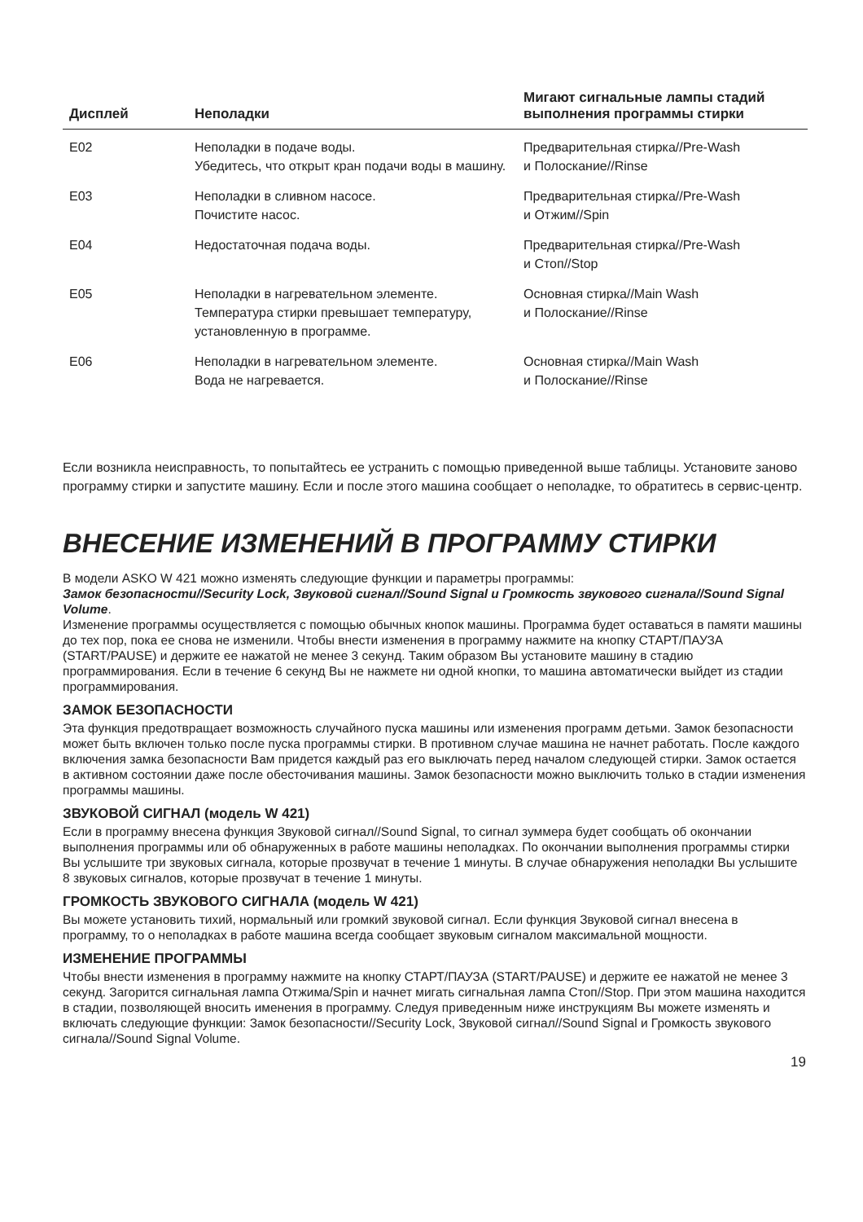| Дисплей | Неполадки | Мигают сигнальные лампы стадий выполнения программы стирки |
| --- | --- | --- |
| E02 | Неполадки в подаче воды. Убедитесь, что открыт кран подачи воды в машину. | Предварительная стирка//Pre-Wash и Полоскание//Rinse |
| E03 | Неполадки в сливном насосе. Почистите насос. | Предварительная стирка//Pre-Wash и Отжим//Spin |
| E04 | Недостаточная подача воды. | Предварительная стирка//Pre-Wash и Стоп//Stop |
| E05 | Неполадки в нагревательном элементе. Температура стирки превышает температуру, установленную в программе. | Основная стирка//Main Wash и Полоскание//Rinse |
| E06 | Неполадки в нагревательном элементе. Вода не нагревается. | Основная стирка//Main Wash и Полоскание//Rinse |
Если возникла неисправность, то попытайтесь ее устранить с помощью приведенной выше таблицы. Установите заново программу стирки и запустите машину. Если и после этого машина сообщает о неполадке, то обратитесь в сервис-центр.
ВНЕСЕНИЕ ИЗМЕНЕНИЙ В ПРОГРАММУ СТИРКИ
В модели ASKO W 421 можно изменять следующие функции и параметры программы:
Замок безопасности//Security Lock, Звуковой сигнал//Sound Signal и Громкость звукового сигнала//Sound Signal Volume.
Изменение программы осуществляется с помощью обычных кнопок машины. Программа будет оставаться в памяти машины до тех пор, пока ее снова не изменили. Чтобы внести изменения в программу нажмите на кнопку СТАРТ/ПАУЗА (START/PAUSE) и держите ее нажатой не менее 3 секунд. Таким образом Вы установите машину в стадию программирования. Если в течение 6 секунд Вы не нажмете ни одной кнопки, то машина автоматически выйдет из стадии программирования.
ЗАМОК БЕЗОПАСНОСТИ
Эта функция предотвращает возможность случайного пуска машины или изменения программ детьми. Замок безопасности может быть включен только после пуска программы стирки. В противном случае машина не начнет работать. После каждого включения замка безопасности Вам придется каждый раз его выключать перед началом следующей стирки. Замок остается в активном состоянии даже после обесточивания машины. Замок безопасности можно выключить только в стадии изменения программы машины.
ЗВУКОВОЙ СИГНАЛ (модель W 421)
Если в программу внесена функция Звуковой сигнал//Sound Signal, то сигнал зуммера будет сообщать об окончании выполнения программы или об обнаруженных в работе машины неполадках. По окончании выполнения программы стирки Вы услышите три звуковых сигнала, которые прозвучат в течение 1 минуты. В случае обнаружения неполадки Вы услышите 8 звуковых сигналов, которые прозвучат в течение 1 минуты.
ГРОМКОСТЬ ЗВУКОВОГО СИГНАЛА (модель W 421)
Вы можете установить тихий, нормальный или громкий звуковой сигнал. Если функция Звуковой сигнал внесена в программу, то о неполадках в работе машина всегда сообщает звуковым сигналом максимальной мощности.
ИЗМЕНЕНИЕ ПРОГРАММЫ
Чтобы внести изменения в программу нажмите на кнопку СТАРТ/ПАУЗА (START/PAUSE) и держите ее нажатой не менее 3 секунд. Загорится сигнальная лампа Отжима/Spin и начнет мигать сигнальная лампа Стоп//Stop. При этом машина находится в стадии, позволяющей вносить именения в программу. Следуя приведенным ниже инструкциям Вы можете изменять и включать следующие функции: Замок безопасности//Security Lock, Звуковой сигнал//Sound Signal и Громкость звукового сигнала//Sound Signal Volume.
19